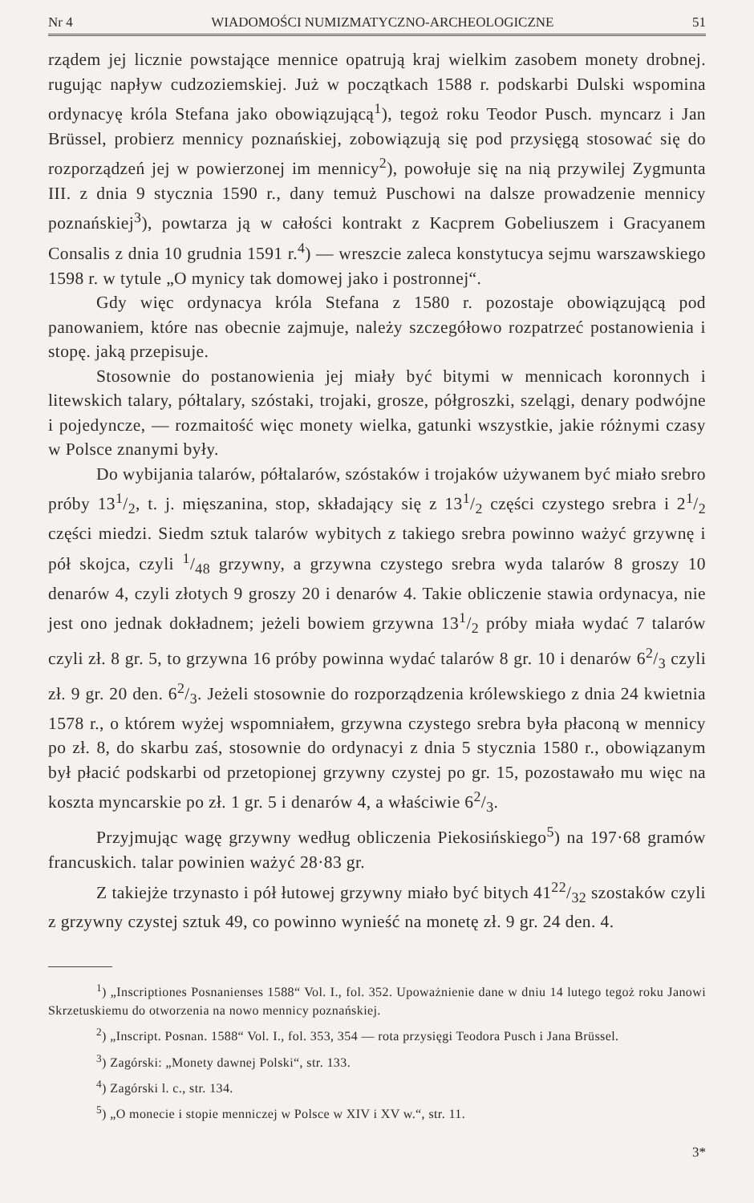Nr 4 WIADOMOŚCI NUMIZMATYCZNO-ARCHEOLOGICZNE 51
rządem jej licznie powstające mennice opatrują kraj wielkim zasobem monety drobnej. rugując napływ cudzoziemskiej. Już w początkach 1588 r. podskarbi Dulski wspomina ordynacyę króla Stefana jako obowiązującą<sup>1</sup>), tegoż roku Teodor Pusch. myncarz i Jan Brüssel, probierz mennicy poznańskiej, zobowiązują się pod przysięgą stosować się do rozporządzeń jej w powierzonej im mennicy<sup>2</sup>), powołuje się na nią przywilej Zygmunta III. z dnia 9 stycznia 1590 r., dany temuż Puschowi na dalsze prowadzenie mennicy poznańskiej<sup>3</sup>), powtarza ją w całości kontrakt z Kacprem Gobeliuszem i Gracyanem Consalis z dnia 10 grudnia 1591 r.<sup>4</sup>) — wreszcie zaleca konstytucya sejmu warszawskiego 1598 r. w tytule „O mynicy tak domowej jako i postronnej“.
Gdy więc ordynacya króla Stefana z 1580 r. pozostaje obowiązującą pod panowaniem, które nas obecnie zajmuje, należy szczegółowo rozpatrzeć postanowienia i stopę. jaką przepisuje.
Stosownie do postanowienia jej miały być bitymi w mennicach koronnych i litewskich talary, półtalary, szóstaki, trojaki, grosze, półgroszki, szelągi, denary podwójne i pojedyncze, — rozmaitość więc monety wielka, gatunki wszystkie, jakie różnymi czasy w Polsce znanymi były.
Do wybijania talarów, półtalarów, szóstaków i trojaków używanem być miało srebro próby 131/2, t. j. mięszanina, stop, składający się z 131/2 części czystego srebra i 21/2 części miedzi. Siedm sztuk talarów wybitych z takiego srebra powinno ważyć grzywnę i pół skojca, czyli 1/48 grzywny, a grzywna czystego srebra wyda talarów 8 groszy 10 denarów 4, czyli złotych 9 groszy 20 i denarów 4. Takie obliczenie stawia ordynacya, nie jest ono jednak dokładnem; jeżeli bowiem grzywna 131/2 próby miała wydać 7 talarów czyli zł. 8 gr. 5, to grzywna 16 próby powinna wydać talarów 8 gr. 10 i denarów 62/3 czyli zł. 9 gr. 20 den. 62/3. Jeżeli stosownie do rozporządzenia królewskiego z dnia 24 kwietnia 1578 r., o którem wyżej wspomniałem, grzywna czystego srebra była płaconą w mennicy po zł. 8, do skarbu zaś, stosownie do ordynacyi z dnia 5 stycznia 1580 r., obowiązanym był płacić podskarbi od przetopionej grzywny czystej po gr. 15, pozostawało mu więc na koszta myncarskie po zł. 1 gr. 5 i denarów 4, a właściwie 62/3.
Przyjmując wagę grzywny według obliczenia Piekosińskiego<sup>5</sup>) na 197·68 gramów francuskich. talar powinien ważyć 28·83 gr.
Z takiejże trzynasto i pół łutowej grzywny miało być bitych 4122/32 szostaków czyli z grzywny czystej sztuk 49, co powinno wynieść na monetę zł. 9 gr. 24 den. 4.
<sup>1</sup>) „Inscriptiones Posnanienses 1588“ Vol. I., fol. 352. Upoważnienie dane w dniu 14 lutego tegoż roku Janowi Skrzetuskiemu do otworzenia na nowo mennicy poznańskiej.
<sup>2</sup>) „Inscript. Posnan. 1588“ Vol. I., fol. 353, 354 — rota przysięgi Teodora Pusch i Jana Brüssel.
<sup>3</sup>) Zagórski: „Monety dawnej Polski“, str. 133.
<sup>4</sup>) Zagórski l. c., str. 134.
<sup>5</sup>) „O monecie i stopie menniczej w Polsce w XIV i XV w.“, str. 11.
3*